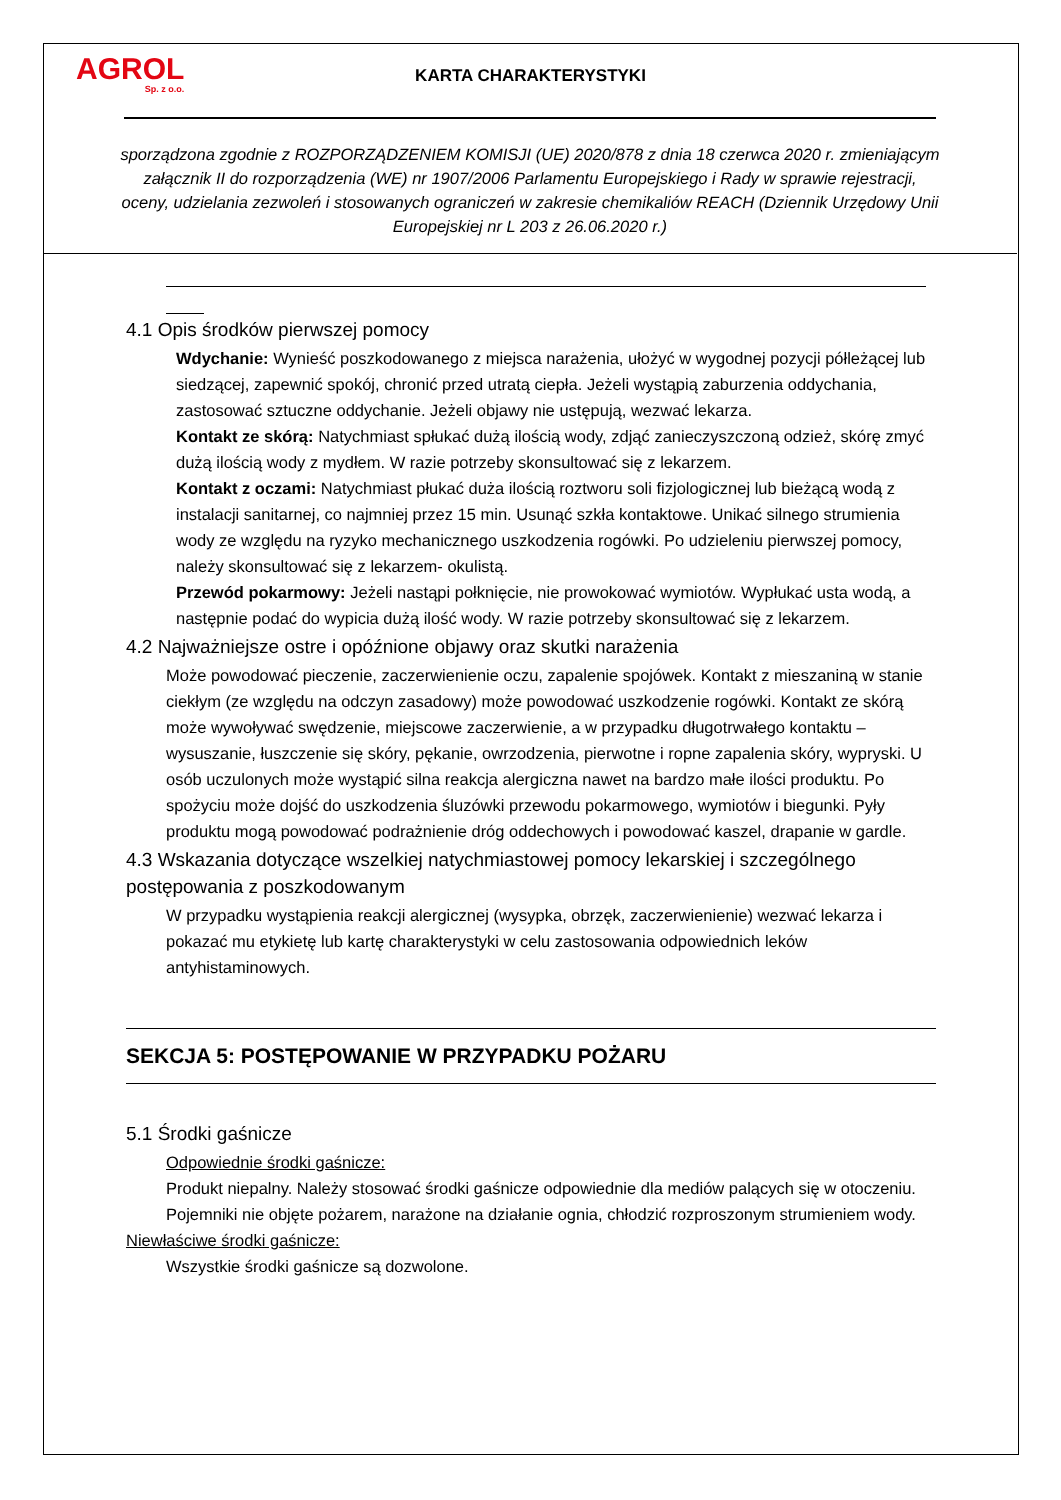AGROL
Sp. z o.o.
KARTA CHARAKTERYSTYKI
sporządzona zgodnie z ROZPORZĄDZENIEM KOMISJI (UE) 2020/878 z dnia 18 czerwca 2020 r. zmieniającym załącznik II do rozporządzenia (WE) nr 1907/2006 Parlamentu Europejskiego i Rady w sprawie rejestracji, oceny, udzielania zezwoleń i stosowanych ograniczeń w zakresie chemikaliów REACH (Dziennik Urzędowy Unii Europejskiej nr L 203 z 26.06.2020 r.)
4.1 Opis środków pierwszej pomocy
Wdychanie: Wynieść poszkodowanego z miejsca narażenia, ułożyć w wygodnej pozycji półleżącej lub siedzącej, zapewnić spokój, chronić przed utratą ciepła. Jeżeli wystąpią zaburzenia oddychania, zastosować sztuczne oddychanie. Jeżeli objawy nie ustępują, wezwać lekarza.
Kontakt ze skórą: Natychmiast spłukać dużą ilością wody, zdjąć zanieczyszczoną odzież, skórę zmyć dużą ilością wody z mydłem. W razie potrzeby skonsultować się z lekarzem.
Kontakt z oczami: Natychmiast płukać duża ilością roztworu soli fizjologicznej lub bieżącą wodą z instalacji sanitarnej, co najmniej przez 15 min. Usunąć szkła kontaktowe. Unikać silnego strumienia wody ze względu na ryzyko mechanicznego uszkodzenia rogówki. Po udzieleniu pierwszej pomocy, należy skonsultować się z lekarzem- okulistą.
Przewód pokarmowy: Jeżeli nastąpi połknięcie, nie prowokować wymiotów. Wypłukać usta wodą, a następnie podać do wypicia dużą ilość wody. W razie potrzeby skonsultować się z lekarzem.
4.2 Najważniejsze ostre i opóźnione objawy oraz skutki narażenia
Może powodować pieczenie, zaczerwienienie oczu, zapalenie spojówek. Kontakt z mieszaniną w stanie ciekłym (ze względu na odczyn zasadowy) może powodować uszkodzenie rogówki. Kontakt ze skórą może wywoływać swędzenie, miejscowe zaczerwienie, a w przypadku długotrwałego kontaktu – wysuszanie, łuszczenie się skóry, pękanie, owrzodzenia, pierwotne i ropne zapalenia skóry, wypryski. U osób uczulonych może wystąpić silna reakcja alergiczna nawet na bardzo małe ilości produktu. Po spożyciu może dojść do uszkodzenia śluzówki przewodu pokarmowego, wymiotów i biegunki. Pyły produktu mogą powodować podrażnienie dróg oddechowych i powodować kaszel, drapanie w gardle.
4.3 Wskazania dotyczące wszelkiej natychmiastowej pomocy lekarskiej i szczególnego postępowania z poszkodowanym
W przypadku wystąpienia reakcji alergicznej (wysypka, obrzęk, zaczerwienienie) wezwać lekarza i pokazać mu etykietę lub kartę charakterystyki w celu zastosowania odpowiednich leków antyhistaminowych.
SEKCJA 5: POSTĘPOWANIE W PRZYPADKU POŻARU
5.1 Środki gaśnicze
Odpowiednie środki gaśnicze:
Produkt niepalny. Należy stosować środki gaśnicze odpowiednie dla mediów palących się w otoczeniu. Pojemniki nie objęte pożarem, narażone na działanie ognia, chłodzić rozproszonym strumieniem wody.
Niewłaściwe środki gaśnicze:
Wszystkie środki gaśnicze są dozwolone.